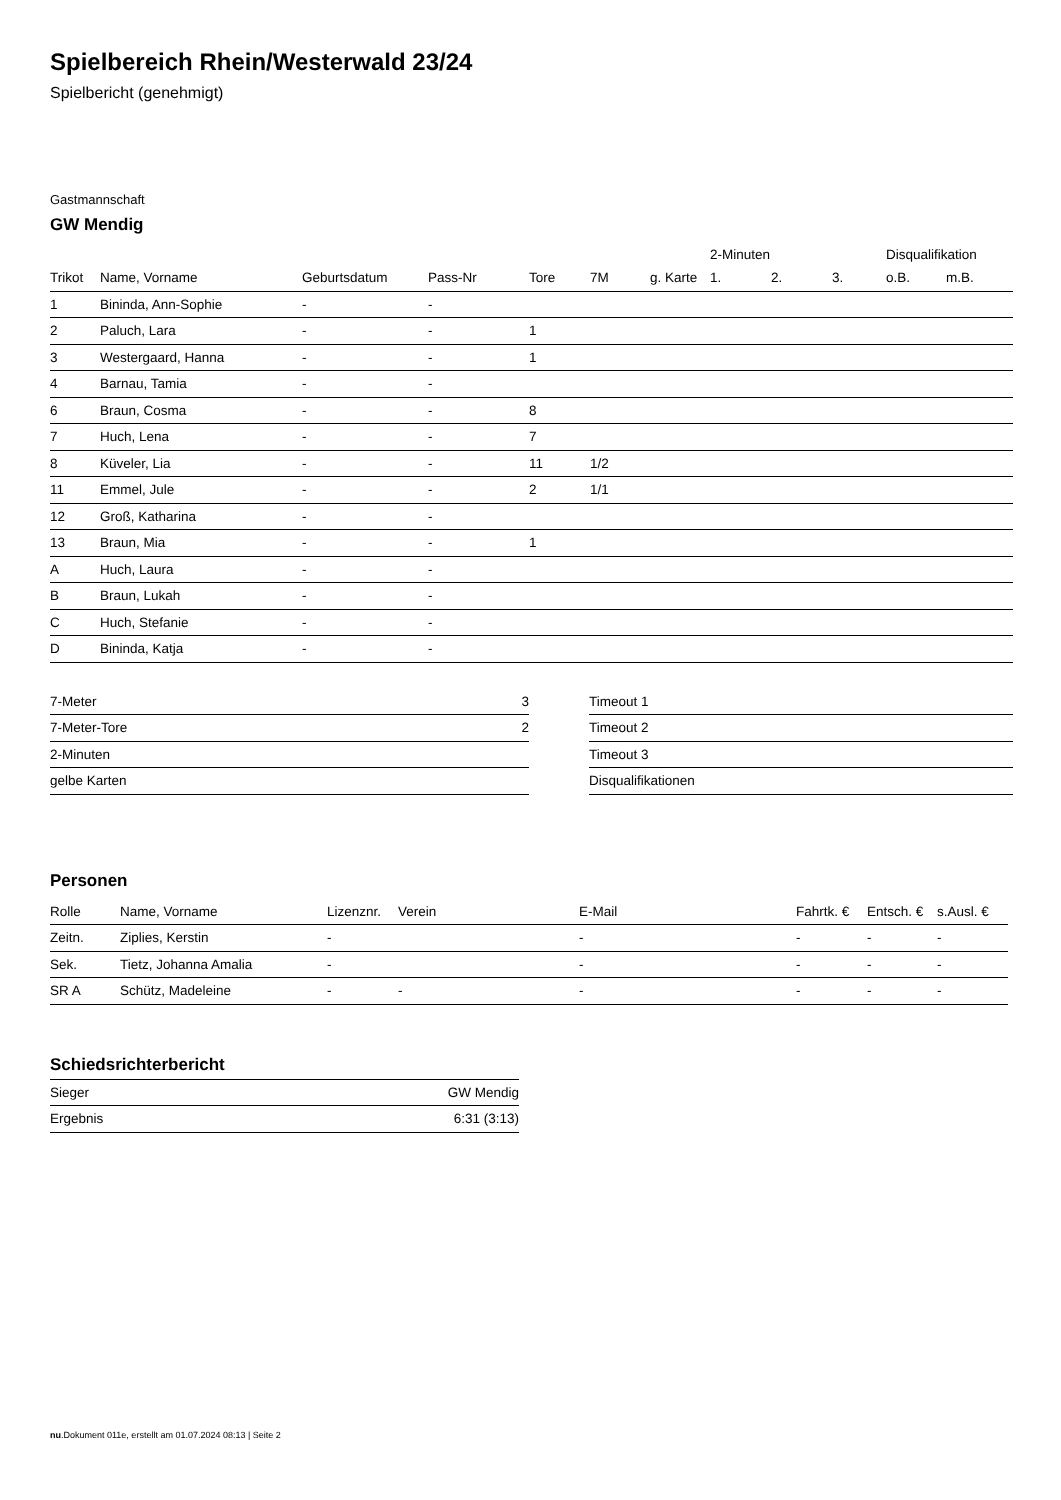Spielbereich Rhein/Westerwald 23/24
Spielbericht (genehmigt)
Gastmannschaft
GW Mendig
| | | | | | | | 2-Minuten | | | Disqualifikation | |
| --- | --- | --- | --- | --- | --- | --- | --- | --- | --- | --- | --- |
| Trikot | Name, Vorname | Geburtsdatum | Pass-Nr | Tore | 7M | g. Karte | 1. | 2. | 3. | o.B. | m.B. |
| 1 | Bininda, Ann-Sophie | - | - | | | | | | | | |
| 2 | Paluch, Lara | - | - | 1 | | | | | | | |
| 3 | Westergaard, Hanna | - | - | 1 | | | | | | | |
| 4 | Barnau, Tamia | - | - | | | | | | | | |
| 6 | Braun, Cosma | - | - | 8 | | | | | | | |
| 7 | Huch, Lena | - | - | 7 | | | | | | | |
| 8 | Küveler, Lia | - | - | 11 | 1/2 | | | | | | |
| 11 | Emmel, Jule | - | - | 2 | 1/1 | | | | | | |
| 12 | Groß, Katharina | - | - | | | | | | | | |
| 13 | Braun, Mia | - | - | 1 | | | | | | | |
| A | Huch, Laura | - | - | | | | | | | | |
| B | Braun, Lukah | - | - | | | | | | | | |
| C | Huch, Stefanie | - | - | | | | | | | | |
| D | Bininda, Katja | - | - | | | | | | | | |
| 7-Meter | 3 |
| 7-Meter-Tore | 2 |
| 2-Minuten | |
| gelbe Karten | |
| Timeout 1 |
| Timeout 2 |
| Timeout 3 |
| Disqualifikationen |
Personen
| Rolle | Name, Vorname | Lizenznr. | Verein | E-Mail | Fahrtk. € | Entsch. € | s.Ausl. € |
| --- | --- | --- | --- | --- | --- | --- | --- |
| Zeitn. | Ziplies, Kerstin | - | | - | - | - | - |
| Sek. | Tietz, Johanna Amalia | - | | - | - | - | - |
| SR A | Schütz, Madeleine | - | - | - | - | - | - |
Schiedsrichterbericht
| Sieger | GW Mendig |
| Ergebnis | 6:31 (3:13) |
nu.Dokument 011e, erstellt am 01.07.2024 08:13 | Seite 2